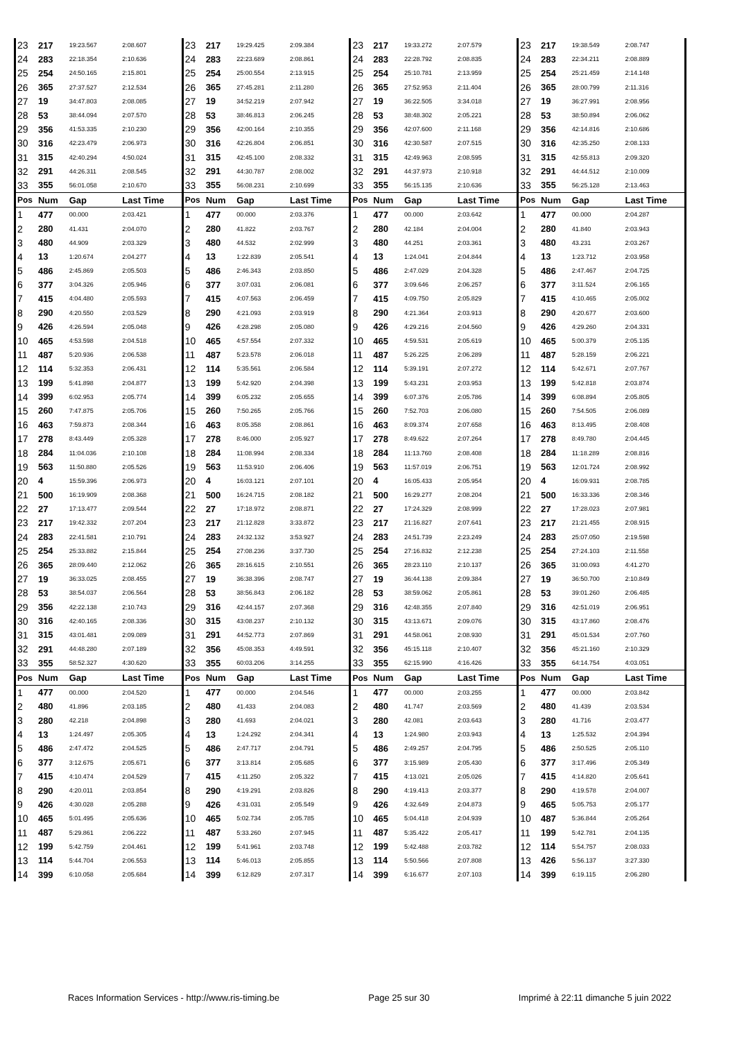| 23 | 217 | 19:23.567 | 2:08.607 | 23 | 217 | 19:29.425 | 2:09.384 | 23 | 217 | 19:33.272 | 2:07.579 | 23 | 217 | 19:38.549 | 2:08.747 |
| 24 | 283 | 22:18.354 | 2:10.636 | 24 | 283 | 22:23.689 | 2:08.861 | 24 | 283 | 22:28.792 | 2:08.835 | 24 | 283 | 22:34.211 | 2:08.889 |
| 25 | 254 | 24:50.165 | 2:15.801 | 25 | 254 | 25:00.554 | 2:13.915 | 25 | 254 | 25:10.781 | 2:13.959 | 25 | 254 | 25:21.459 | 2:14.148 |
| 26 | 365 | 27:37.527 | 2:12.534 | 26 | 365 | 27:45.281 | 2:11.280 | 26 | 365 | 27:52.953 | 2:11.404 | 26 | 365 | 28:00.799 | 2:11.316 |
| 27 | 19 | 34:47.803 | 2:08.085 | 27 | 19 | 34:52.219 | 2:07.942 | 27 | 19 | 36:22.505 | 3:34.018 | 27 | 19 | 36:27.991 | 2:08.956 |
| 28 | 53 | 38:44.094 | 2:07.570 | 28 | 53 | 38:46.813 | 2:06.245 | 28 | 53 | 38:48.302 | 2:05.221 | 28 | 53 | 38:50.894 | 2:06.062 |
| 29 | 356 | 41:53.335 | 2:10.230 | 29 | 356 | 42:00.164 | 2:10.355 | 29 | 356 | 42:07.600 | 2:11.168 | 29 | 356 | 42:14.816 | 2:10.686 |
| 30 | 316 | 42:23.479 | 2:06.973 | 30 | 316 | 42:26.804 | 2:06.851 | 30 | 316 | 42:30.587 | 2:07.515 | 30 | 316 | 42:35.250 | 2:08.133 |
| 31 | 315 | 42:40.294 | 4:50.024 | 31 | 315 | 42:45.100 | 2:08.332 | 31 | 315 | 42:49.963 | 2:08.595 | 31 | 315 | 42:55.813 | 2:09.320 |
| 32 | 291 | 44:26.311 | 2:08.545 | 32 | 291 | 44:30.787 | 2:08.002 | 32 | 291 | 44:37.973 | 2:10.918 | 32 | 291 | 44:44.512 | 2:10.009 |
| 33 | 355 | 56:01.058 | 2:10.670 | 33 | 355 | 56:08.231 | 2:10.699 | 33 | 355 | 56:15.135 | 2:10.636 | 33 | 355 | 56:25.128 | 2:13.463 |
| Pos | Num | Gap | Last Time | Pos | Num | Gap | Last Time | Pos | Num | Gap | Last Time | Pos | Num | Gap | Last Time |
| 1 | 477 | 00.000 | 2:03.421 | 1 | 477 | 00.000 | 2:03.376 | 1 | 477 | 00.000 | 2:03.642 | 1 | 477 | 00.000 | 2:04.287 |
| 2 | 280 | 41.431 | 2:04.070 | 2 | 280 | 41.822 | 2:03.767 | 2 | 280 | 42.184 | 2:04.004 | 2 | 280 | 41.840 | 2:03.943 |
| 3 | 480 | 44.909 | 2:03.329 | 3 | 480 | 44.532 | 2:02.999 | 3 | 480 | 44.251 | 2:03.361 | 3 | 480 | 43.231 | 2:03.267 |
| 4 | 13 | 1:20.674 | 2:04.277 | 4 | 13 | 1:22.839 | 2:05.541 | 4 | 13 | 1:24.041 | 2:04.844 | 4 | 13 | 1:23.712 | 2:03.958 |
| 5 | 486 | 2:45.869 | 2:05.503 | 5 | 486 | 2:46.343 | 2:03.850 | 5 | 486 | 2:47.029 | 2:04.328 | 5 | 486 | 2:47.467 | 2:04.725 |
| 6 | 377 | 3:04.326 | 2:05.946 | 6 | 377 | 3:07.031 | 2:06.081 | 6 | 377 | 3:09.646 | 2:06.257 | 6 | 377 | 3:11.524 | 2:06.165 |
| 7 | 415 | 4:04.480 | 2:05.593 | 7 | 415 | 4:07.563 | 2:06.459 | 7 | 415 | 4:09.750 | 2:05.829 | 7 | 415 | 4:10.465 | 2:05.002 |
| 8 | 290 | 4:20.550 | 2:03.529 | 8 | 290 | 4:21.093 | 2:03.919 | 8 | 290 | 4:21.364 | 2:03.913 | 8 | 290 | 4:20.677 | 2:03.600 |
| 9 | 426 | 4:26.594 | 2:05.048 | 9 | 426 | 4:28.298 | 2:05.080 | 9 | 426 | 4:29.216 | 2:04.560 | 9 | 426 | 4:29.260 | 2:04.331 |
| 10 | 465 | 4:53.598 | 2:04.518 | 10 | 465 | 4:57.554 | 2:07.332 | 10 | 465 | 4:59.531 | 2:05.619 | 10 | 465 | 5:00.379 | 2:05.135 |
| 11 | 487 | 5:20.936 | 2:06.538 | 11 | 487 | 5:23.578 | 2:06.018 | 11 | 487 | 5:26.225 | 2:06.289 | 11 | 487 | 5:28.159 | 2:06.221 |
| 12 | 114 | 5:32.353 | 2:06.431 | 12 | 114 | 5:35.561 | 2:06.584 | 12 | 114 | 5:39.191 | 2:07.272 | 12 | 114 | 5:42.671 | 2:07.767 |
| 13 | 199 | 5:41.898 | 2:04.877 | 13 | 199 | 5:42.920 | 2:04.398 | 13 | 199 | 5:43.231 | 2:03.953 | 13 | 199 | 5:42.818 | 2:03.874 |
| 14 | 399 | 6:02.953 | 2:05.774 | 14 | 399 | 6:05.232 | 2:05.655 | 14 | 399 | 6:07.376 | 2:05.786 | 14 | 399 | 6:08.894 | 2:05.805 |
| 15 | 260 | 7:47.875 | 2:05.706 | 15 | 260 | 7:50.265 | 2:05.766 | 15 | 260 | 7:52.703 | 2:06.080 | 15 | 260 | 7:54.505 | 2:06.089 |
| 16 | 463 | 7:59.873 | 2:08.344 | 16 | 463 | 8:05.358 | 2:08.861 | 16 | 463 | 8:09.374 | 2:07.658 | 16 | 463 | 8:13.495 | 2:08.408 |
| 17 | 278 | 8:43.449 | 2:05.328 | 17 | 278 | 8:46.000 | 2:05.927 | 17 | 278 | 8:49.622 | 2:07.264 | 17 | 278 | 8:49.780 | 2:04.445 |
| 18 | 284 | 11:04.036 | 2:10.108 | 18 | 284 | 11:08.994 | 2:08.334 | 18 | 284 | 11:13.760 | 2:08.408 | 18 | 284 | 11:18.289 | 2:08.816 |
| 19 | 563 | 11:50.880 | 2:05.526 | 19 | 563 | 11:53.910 | 2:06.406 | 19 | 563 | 11:57.019 | 2:06.751 | 19 | 563 | 12:01.724 | 2:08.992 |
| 20 | 4 | 15:59.396 | 2:06.973 | 20 | 4 | 16:03.121 | 2:07.101 | 20 | 4 | 16:05.433 | 2:05.954 | 20 | 4 | 16:09.931 | 2:08.785 |
| 21 | 500 | 16:19.909 | 2:08.368 | 21 | 500 | 16:24.715 | 2:08.182 | 21 | 500 | 16:29.277 | 2:08.204 | 21 | 500 | 16:33.336 | 2:08.346 |
| 22 | 27 | 17:13.477 | 2:09.544 | 22 | 27 | 17:18.972 | 2:08.871 | 22 | 27 | 17:24.329 | 2:08.999 | 22 | 27 | 17:28.023 | 2:07.981 |
| 23 | 217 | 19:42.332 | 2:07.204 | 23 | 217 | 21:12.828 | 3:33.872 | 23 | 217 | 21:16.827 | 2:07.641 | 23 | 217 | 21:21.455 | 2:08.915 |
| 24 | 283 | 22:41.581 | 2:10.791 | 24 | 283 | 24:32.132 | 3:53.927 | 24 | 283 | 24:51.739 | 2:23.249 | 24 | 283 | 25:07.050 | 2:19.598 |
| 25 | 254 | 25:33.882 | 2:15.844 | 25 | 254 | 27:08.236 | 3:37.730 | 25 | 254 | 27:16.832 | 2:12.238 | 25 | 254 | 27:24.103 | 2:11.558 |
| 26 | 365 | 28:09.440 | 2:12.062 | 26 | 365 | 28:16.615 | 2:10.551 | 26 | 365 | 28:23.110 | 2:10.137 | 26 | 365 | 31:00.093 | 4:41.270 |
| 27 | 19 | 36:33.025 | 2:08.455 | 27 | 19 | 36:38.396 | 2:08.747 | 27 | 19 | 36:44.138 | 2:09.384 | 27 | 19 | 36:50.700 | 2:10.849 |
| 28 | 53 | 38:54.037 | 2:06.564 | 28 | 53 | 38:56.843 | 2:06.182 | 28 | 53 | 38:59.062 | 2:05.861 | 28 | 53 | 39:01.260 | 2:06.485 |
| 29 | 356 | 42:22.138 | 2:10.743 | 29 | 316 | 42:44.157 | 2:07.368 | 29 | 316 | 42:48.355 | 2:07.840 | 29 | 316 | 42:51.019 | 2:06.951 |
| 30 | 316 | 42:40.165 | 2:08.336 | 30 | 315 | 43:08.237 | 2:10.132 | 30 | 315 | 43:13.671 | 2:09.076 | 30 | 315 | 43:17.860 | 2:08.476 |
| 31 | 315 | 43:01.481 | 2:09.089 | 31 | 291 | 44:52.773 | 2:07.869 | 31 | 291 | 44:58.061 | 2:08.930 | 31 | 291 | 45:01.534 | 2:07.760 |
| 32 | 291 | 44:48.280 | 2:07.189 | 32 | 356 | 45:08.353 | 4:49.591 | 32 | 356 | 45:15.118 | 2:10.407 | 32 | 356 | 45:21.160 | 2:10.329 |
| 33 | 355 | 58:52.327 | 4:30.620 | 33 | 355 | 60:03.206 | 3:14.255 | 33 | 355 | 62:15.990 | 4:16.426 | 33 | 355 | 64:14.754 | 4:03.051 |
| Pos | Num | Gap | Last Time | Pos | Num | Gap | Last Time | Pos | Num | Gap | Last Time | Pos | Num | Gap | Last Time |
| 1 | 477 | 00.000 | 2:04.520 | 1 | 477 | 00.000 | 2:04.546 | 1 | 477 | 00.000 | 2:03.255 | 1 | 477 | 00.000 | 2:03.842 |
| 2 | 480 | 41.896 | 2:03.185 | 2 | 480 | 41.433 | 2:04.083 | 2 | 480 | 41.747 | 2:03.569 | 2 | 480 | 41.439 | 2:03.534 |
| 3 | 280 | 42.218 | 2:04.898 | 3 | 280 | 41.693 | 2:04.021 | 3 | 280 | 42.081 | 2:03.643 | 3 | 280 | 41.716 | 2:03.477 |
| 4 | 13 | 1:24.497 | 2:05.305 | 4 | 13 | 1:24.292 | 2:04.341 | 4 | 13 | 1:24.980 | 2:03.943 | 4 | 13 | 1:25.532 | 2:04.394 |
| 5 | 486 | 2:47.472 | 2:04.525 | 5 | 486 | 2:47.717 | 2:04.791 | 5 | 486 | 2:49.257 | 2:04.795 | 5 | 486 | 2:50.525 | 2:05.110 |
| 6 | 377 | 3:12.675 | 2:05.671 | 6 | 377 | 3:13.814 | 2:05.685 | 6 | 377 | 3:15.989 | 2:05.430 | 6 | 377 | 3:17.496 | 2:05.349 |
| 7 | 415 | 4:10.474 | 2:04.529 | 7 | 415 | 4:11.250 | 2:05.322 | 7 | 415 | 4:13.021 | 2:05.026 | 7 | 415 | 4:14.820 | 2:05.641 |
| 8 | 290 | 4:20.011 | 2:03.854 | 8 | 290 | 4:19.291 | 2:03.826 | 8 | 290 | 4:19.413 | 2:03.377 | 8 | 290 | 4:19.578 | 2:04.007 |
| 9 | 426 | 4:30.028 | 2:05.288 | 9 | 426 | 4:31.031 | 2:05.549 | 9 | 426 | 4:32.649 | 2:04.873 | 9 | 465 | 5:05.753 | 2:05.177 |
| 10 | 465 | 5:01.495 | 2:05.636 | 10 | 465 | 5:02.734 | 2:05.785 | 10 | 465 | 5:04.418 | 2:04.939 | 10 | 487 | 5:36.844 | 2:05.264 |
| 11 | 487 | 5:29.861 | 2:06.222 | 11 | 487 | 5:33.260 | 2:07.945 | 11 | 487 | 5:35.422 | 2:05.417 | 11 | 199 | 5:42.781 | 2:04.135 |
| 12 | 199 | 5:42.759 | 2:04.461 | 12 | 199 | 5:41.961 | 2:03.748 | 12 | 199 | 5:42.488 | 2:03.782 | 12 | 114 | 5:54.757 | 2:08.033 |
| 13 | 114 | 5:44.704 | 2:06.553 | 13 | 114 | 5:46.013 | 2:05.855 | 13 | 114 | 5:50.566 | 2:07.808 | 13 | 426 | 5:56.137 | 3:27.330 |
| 14 | 399 | 6:10.058 | 2:05.684 | 14 | 399 | 6:12.829 | 2:07.317 | 14 | 399 | 6:16.677 | 2:07.103 | 14 | 399 | 6:19.115 | 2:06.280 |
Races Information Services - http://www.ris-timing.be Page 25 sur 30 Imprimé à 22:11 dimanche 5 juin 2022